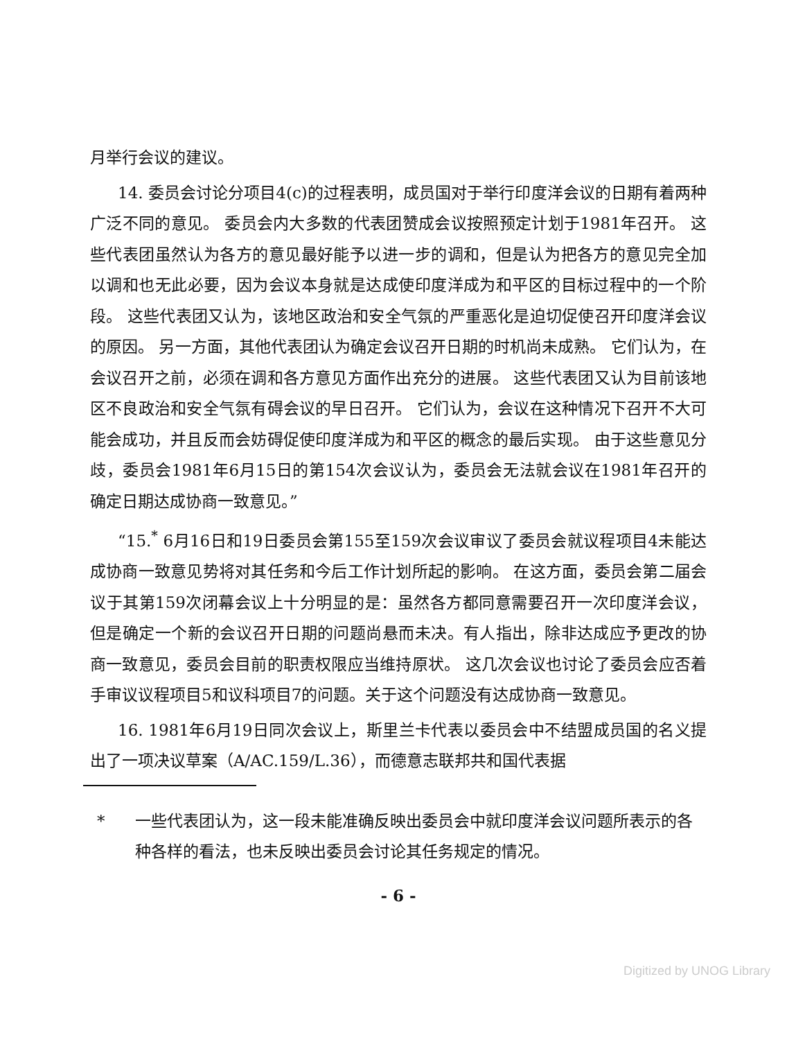月举行会议的建议。
14. 委员会讨论分项目4(c)的过程表明，成员国对于举行印度洋会议的日期有着两种广泛不同的意见。 委员会内大多数的代表团赞成会议按照预定计划于1981年召开。 这些代表团虽然认为各方的意见最好能予以进一步的调和，但是认为把各方的意见完全加以调和也无此必要，因为会议本身就是达成使印度洋成为和平区的目标过程中的一个阶段。 这些代表团又认为，该地区政治和安全气氛的严重恶化是迫切促使召开印度洋会议的原因。 另一方面，其他代表团认为确定会议召开日期的时机尚未成熟。 它们认为，在会议召开之前，必须在调和各方意见方面作出充分的进展。 这些代表团又认为目前该地区不良政治和安全气氛有碍会议的早日召开。 它们认为，会议在这种情况下召开不大可能会成功，并且反而会妨碍促使印度洋成为和平区的概念的最后实现。 由于这些意见分歧，委员会1981年6月15日的第154次会议认为，委员会无法就会议在1981年召开的确定日期达成协商一致意见。”
“15.<sup>*</sup> 6月16日和19日委员会第155至159次会议审议了委员会就议程项目4未能达成协商一致意见势将对其任务和今后工作计划所起的影响。 在这方面，委员会第二届会议于其第159次闭幕会议上十分明显的是：虽然各方都同意需要召开一次印度洋会议，但是确定一个新的会议召开日期的问题尚悬而未决。有人指出，除非达成应予更改的协商一致意见，委员会目前的职责权限应当维持原状。 这几次会议也讨论了委员会应否着手审议议程项目5和议科项目7的问题。关于这个问题没有达成协商一致意见。
16. 1981年6月19日同次会议上，斯里兰卡代表以委员会中不结盟成员国的名义提出了一项决议草案（A/AC.159/L.36），而德意志联邦共和国代表据
* 一些代表团认为，这一段未能准确反映出委员会中就印度洋会议问题所表示的各种各样的看法，也未反映出委员会讨论其任务规定的情况。
- 6 -
Digitized by UNOG Library